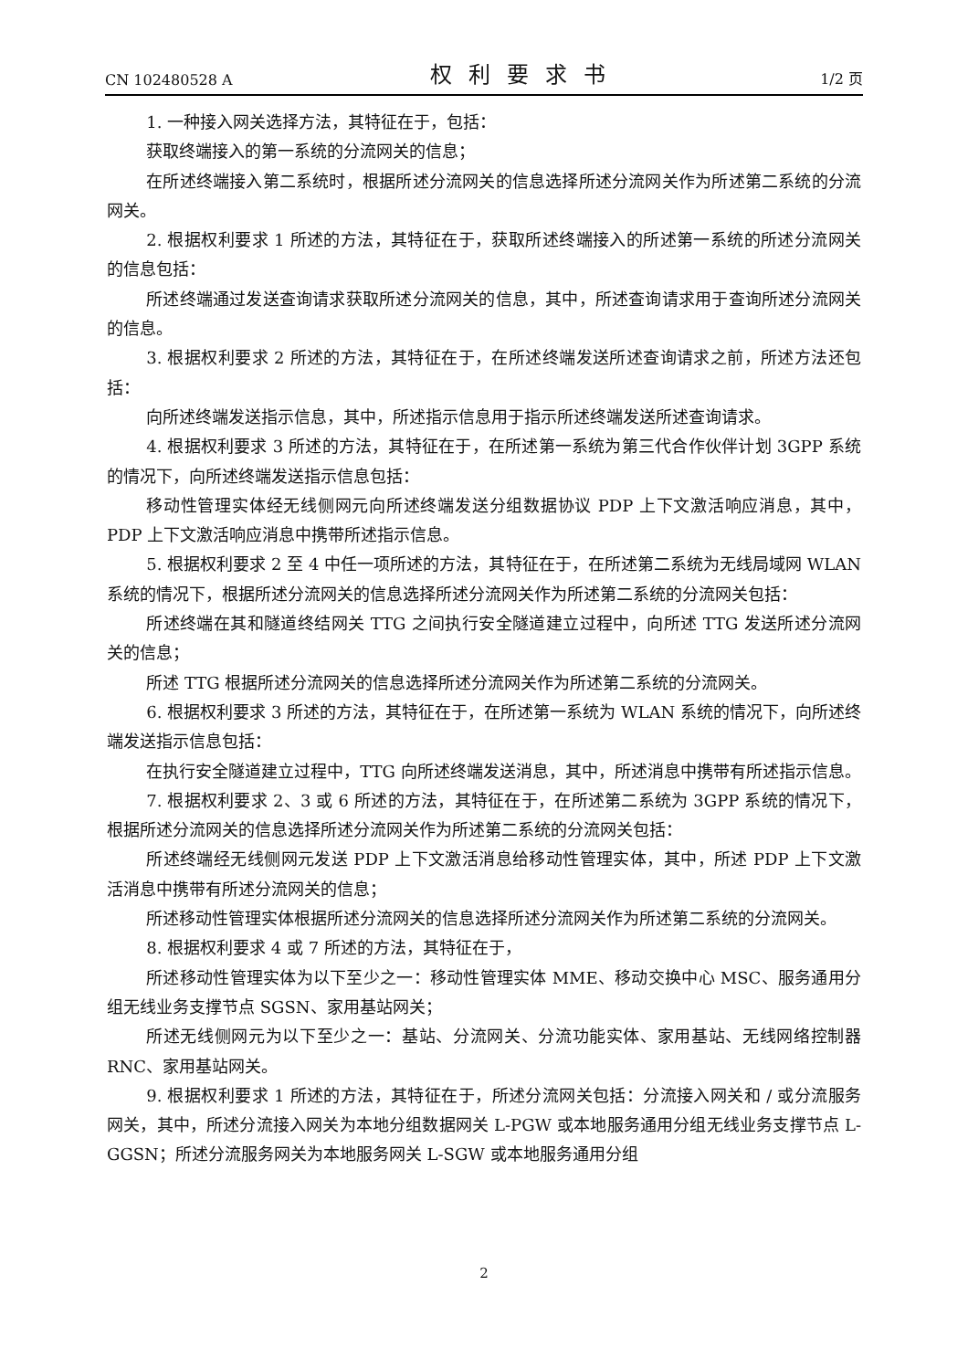CN 102480528 A 权利要求书 1/2 页
1. 一种接入网关选择方法，其特征在于，包括：
获取终端接入的第一系统的分流网关的信息；
在所述终端接入第二系统时，根据所述分流网关的信息选择所述分流网关作为所述第二系统的分流网关。
2. 根据权利要求 1 所述的方法，其特征在于，获取所述终端接入的所述第一系统的所述分流网关的信息包括：
所述终端通过发送查询请求获取所述分流网关的信息，其中，所述查询请求用于查询所述分流网关的信息。
3. 根据权利要求 2 所述的方法，其特征在于，在所述终端发送所述查询请求之前，所述方法还包括：
向所述终端发送指示信息，其中，所述指示信息用于指示所述终端发送所述查询请求。
4. 根据权利要求 3 所述的方法，其特征在于，在所述第一系统为第三代合作伙伴计划 3GPP 系统的情况下，向所述终端发送指示信息包括：
移动性管理实体经无线侧网元向所述终端发送分组数据协议 PDP 上下文激活响应消息，其中，PDP 上下文激活响应消息中携带所述指示信息。
5. 根据权利要求 2 至 4 中任一项所述的方法，其特征在于，在所述第二系统为无线局域网 WLAN 系统的情况下，根据所述分流网关的信息选择所述分流网关作为所述第二系统的分流网关包括：
所述终端在其和隧道终结网关 TTG 之间执行安全隧道建立过程中，向所述 TTG 发送所述分流网关的信息；
所述 TTG 根据所述分流网关的信息选择所述分流网关作为所述第二系统的分流网关。
6. 根据权利要求 3 所述的方法，其特征在于，在所述第一系统为 WLAN 系统的情况下，向所述终端发送指示信息包括：
在执行安全隧道建立过程中，TTG 向所述终端发送消息，其中，所述消息中携带有所述指示信息。
7. 根据权利要求 2、3 或 6 所述的方法，其特征在于，在所述第二系统为 3GPP 系统的情况下，根据所述分流网关的信息选择所述分流网关作为所述第二系统的分流网关包括：
所述终端经无线侧网元发送 PDP 上下文激活消息给移动性管理实体，其中，所述 PDP 上下文激活消息中携带有所述分流网关的信息；
所述移动性管理实体根据所述分流网关的信息选择所述分流网关作为所述第二系统的分流网关。
8. 根据权利要求 4 或 7 所述的方法，其特征在于，
所述移动性管理实体为以下至少之一：移动性管理实体 MME、移动交换中心 MSC、服务通用分组无线业务支撑节点 SGSN、家用基站网关；
所述无线侧网元为以下至少之一：基站、分流网关、分流功能实体、家用基站、无线网络控制器 RNC、家用基站网关。
9. 根据权利要求 1 所述的方法，其特征在于，所述分流网关包括：分流接入网关和 / 或分流服务网关，其中，所述分流接入网关为本地分组数据网关 L-PGW 或本地服务通用分组无线业务支撑节点 L-GGSN；所述分流服务网关为本地服务网关 L-SGW 或本地服务通用分组
2